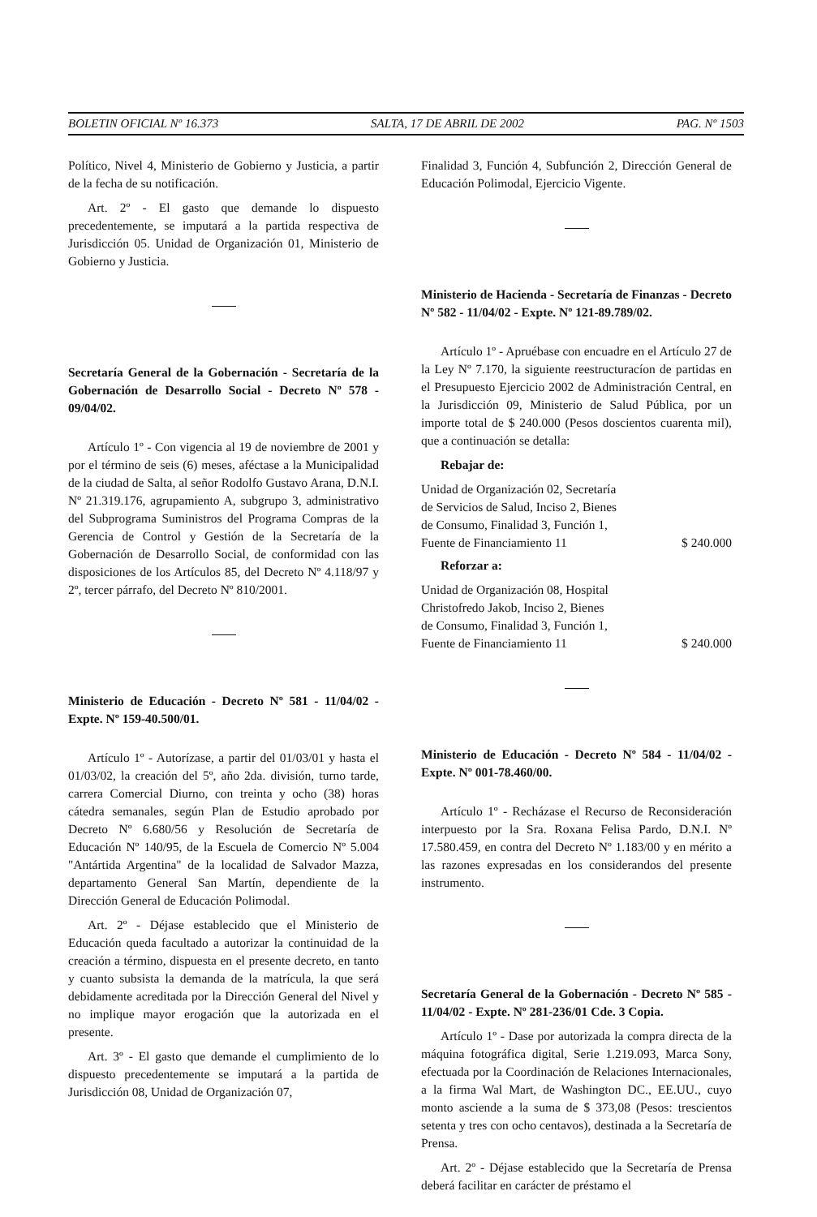BOLETIN OFICIAL Nº 16.373 SALTA, 17 DE ABRIL DE 2002 PAG. Nº 1503
Político, Nivel 4, Ministerio de Gobierno y Justicia, a partir de la fecha de su notificación.
Art. 2º - El gasto que demande lo dispuesto precedentemente, se imputará a la partida respectiva de Jurisdicción 05. Unidad de Organización 01, Ministerio de Gobierno y Justicia.
Secretaría General de la Gobernación - Secretaría de la Gobernación de Desarrollo Social - Decreto Nº 578 - 09/04/02.
Artículo 1º - Con vigencia al 19 de noviembre de 2001 y por el término de seis (6) meses, aféctase a la Municipalidad de la ciudad de Salta, al señor Rodolfo Gustavo Arana, D.N.I. Nº 21.319.176, agrupamiento A, subgrupo 3, administrativo del Subprograma Suministros del Programa Compras de la Gerencia de Control y Gestión de la Secretaría de la Gobernación de Desarrollo Social, de conformidad con las disposiciones de los Artículos 85, del Decreto Nº 4.118/97 y 2º, tercer párrafo, del Decreto Nº 810/2001.
Ministerio de Educación - Decreto Nº 581 - 11/04/02 - Expte. Nº 159-40.500/01.
Artículo 1º - Autorízase, a partir del 01/03/01 y hasta el 01/03/02, la creación del 5º, año 2da. división, turno tarde, carrera Comercial Diurno, con treinta y ocho (38) horas cátedra semanales, según Plan de Estudio aprobado por Decreto Nº 6.680/56 y Resolución de Secretaría de Educación Nº 140/95, de la Escuela de Comercio Nº 5.004 "Antártida Argentina" de la localidad de Salvador Mazza, departamento General San Martín, dependiente de la Dirección General de Educación Polimodal.
Art. 2º - Déjase establecido que el Ministerio de Educación queda facultado a autorizar la continuidad de la creación a término, dispuesta en el presente decreto, en tanto y cuanto subsista la demanda de la matrícula, la que será debidamente acreditada por la Dirección General del Nivel y no implique mayor erogación que la autorizada en el presente.
Art. 3º - El gasto que demande el cumplimiento de lo dispuesto precedentemente se imputará a la partida de Jurisdicción 08, Unidad de Organización 07,
Finalidad 3, Función 4, Subfunción 2, Dirección General de Educación Polimodal, Ejercicio Vigente.
Ministerio de Hacienda - Secretaría de Finanzas - Decreto Nº 582 - 11/04/02 - Expte. Nº 121-89.789/02.
Artículo 1º - Apruébase con encuadre en el Artículo 27 de la Ley Nº 7.170, la siguiente reestructuracíon de partidas en el Presupuesto Ejercicio 2002 de Administración Central, en la Jurisdicción 09, Ministerio de Salud Pública, por un importe total de $ 240.000 (Pesos doscientos cuarenta mil), que a continuación se detalla:
Rebajar de:
| Unidad de Organización 02, Secretaría de Servicios de Salud, Inciso 2, Bienes de Consumo, Finalidad 3, Función 1, Fuente de Financiamiento 11 | $ 240.000 |
Reforzar a:
| Unidad de Organización 08, Hospital Christofredo Jakob, Inciso 2, Bienes de Consumo, Finalidad 3, Función 1, Fuente de Financiamiento 11 | $ 240.000 |
Ministerio de Educación - Decreto Nº 584 - 11/04/02 - Expte. Nº 001-78.460/00.
Artículo 1º - Recházase el Recurso de Reconsideración interpuesto por la Sra. Roxana Felisa Pardo, D.N.I. Nº 17.580.459, en contra del Decreto Nº 1.183/00 y en mérito a las razones expresadas en los considerandos del presente instrumento.
Secretaría General de la Gobernación - Decreto Nº 585 - 11/04/02 - Expte. Nº 281-236/01 Cde. 3 Copia.
Artículo 1º - Dase por autorizada la compra directa de la máquina fotográfica digital, Serie 1.219.093, Marca Sony, efectuada por la Coordinación de Relaciones Internacionales, a la firma Wal Mart, de Washington DC., EE.UU., cuyo monto asciende a la suma de $ 373,08 (Pesos: trescientos setenta y tres con ocho centavos), destinada a la Secretaría de Prensa.
Art. 2º - Déjase establecido que la Secretaría de Prensa deberá facilitar en carácter de préstamo el